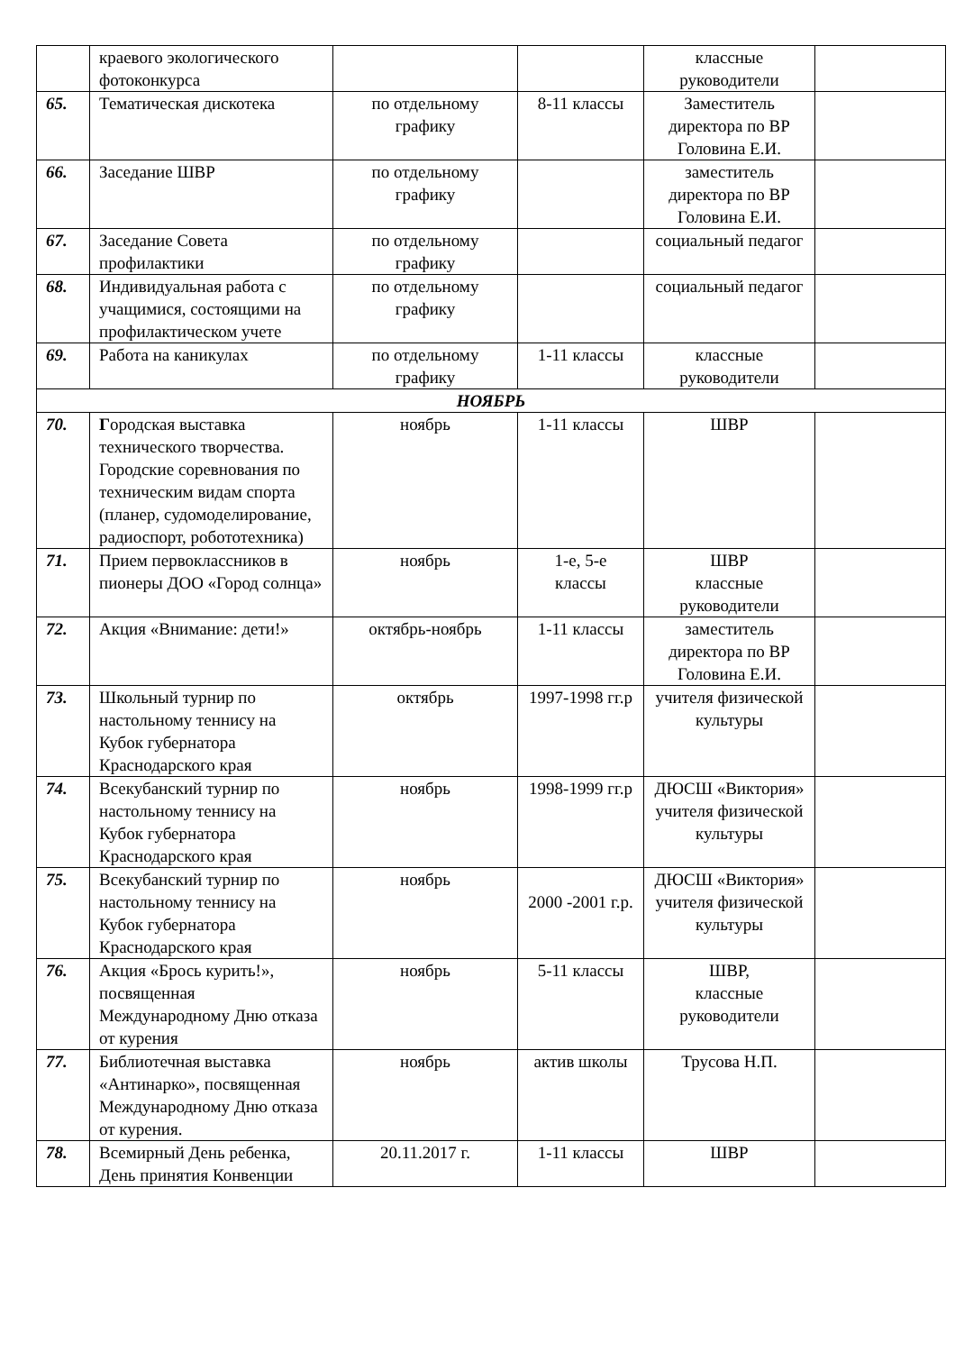| | краевого экологического фотоконкурса | | | классные руководители | |
| 65. | Тематическая дискотека | по отдельному графику | 8-11 классы | Заместитель директора по ВР Головина Е.И. | |
| 66. | Заседание ШВР | по отдельному графику | | заместитель директора по ВР Головина Е.И. | |
| 67. | Заседание Совета профилактики | по отдельному графику | | социальный педагог | |
| 68. | Индивидуальная работа с учащимися, состоящими на профилактическом учете | по отдельному графику | | социальный педагог | |
| 69. | Работа на каникулах | по отдельному графику | 1-11 классы | классные руководители | |
| НОЯБРЬ | | | | | |
| 70. | Г ородская выставка технического творчества. Городские соревнования по техническим видам спорта (планер, судомоделирование, радиоспорт, робототехника) | ноябрь | 1-11 классы | ШВР | |
| 71. | Прием первоклассников в пионеры ДОО «Город солнца» | ноябрь | 1-е, 5-е классы | ШВР классные руководители | |
| 72. | Акция «Внимание: дети!» | октябрь-ноябрь | 1-11 классы | заместитель директора по ВР Головина Е.И. | |
| 73. | Школьный турнир по настольному теннису на Кубок губернатора Краснодарского края | октябрь | 1997-1998 гг.р | учителя физической культуры | |
| 74. | Всекубанский турнир по настольному теннису на Кубок губернатора Краснодарского края | ноябрь | 1998-1999 гг.р | ДЮСШ «Виктория» учителя физической культуры | |
| 75. | Всекубанский турнир по настольному теннису на Кубок губернатора Краснодарского края | ноябрь | 2000 -2001 г.р. | ДЮСШ «Виктория» учителя физической культуры | |
| 76. | Акция «Брось курить!», посвященная Международному Дню отказа от курения | ноябрь | 5-11 классы | ШВР, классные руководители | |
| 77. | Библиотечная выставка «Антинарко», посвященная Международному Дню отказа от курения. | ноябрь | актив школы | Трусова Н.П. | |
| 78. | Всемирный День ребенка, День принятия Конвенции | 20.11.2017 г. | 1-11 классы | ШВР | |